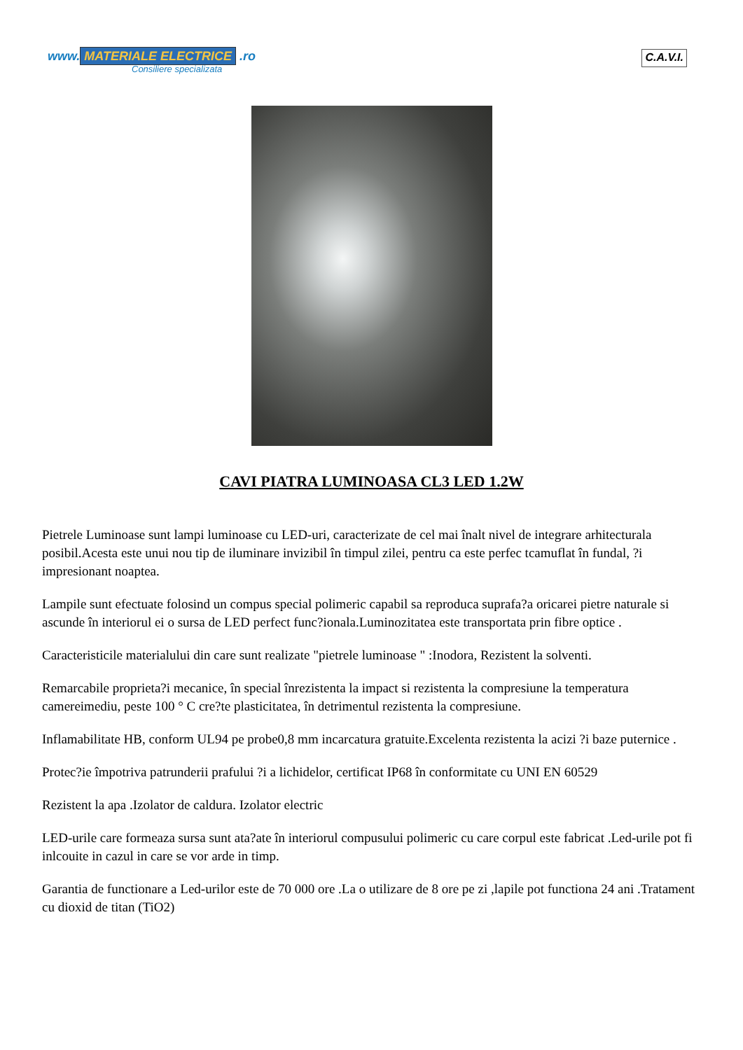www. MATERIALE ELECTRICE .ro
Consiliere specializata
C.A.V.I.
CAVI PIATRA LUMINOASA CL3 LED 1.2W
Pietrele Luminoase sunt lampi luminoase cu LED-uri, caracterizate de cel mai înalt nivel de integrare arhitecturala posibil.Acesta este unui nou tip de iluminare invizibil în timpul zilei, pentru ca este perfec tcamuflat în fundal, ?i impresionant noaptea.
Lampile sunt efectuate folosind un compus special polimeric capabil sa reproduca suprafa?a oricarei pietre naturale si ascunde în interiorul ei o sursa de LED perfect func?ionala.Luminozitatea este transportata prin fibre optice .
Caracteristicile materialului din care sunt realizate "pietrele luminoase " :Inodora, Rezistent la solventi.
Remarcabile proprieta?i mecanice, în special înrezistenta la impact si rezistenta la compresiune la temperatura camereimediu, peste 100 ° C cre?te plasticitatea, în detrimentul rezistenta la compresiune.
Inflamabilitate HB, conform UL94 pe probe0,8 mm incarcatura gratuite.Excelenta rezistenta la acizi ?i baze puternice .
Protec?ie împotriva patrunderii prafului ?i a lichidelor, certificat IP68 în conformitate cu UNI EN 60529
Rezistent la apa .Izolator de caldura. Izolator electric
LED-urile care formeaza sursa sunt ata?ate în interiorul compusului polimeric cu care corpul este fabricat .Led-urile pot fi inlcouite in cazul in care se vor arde in timp.
Garantia de functionare a Led-urilor este de 70 000 ore .La o utilizare de 8 ore pe zi ,lapile pot functiona 24 ani .Tratament cu dioxid de titan (TiO2)